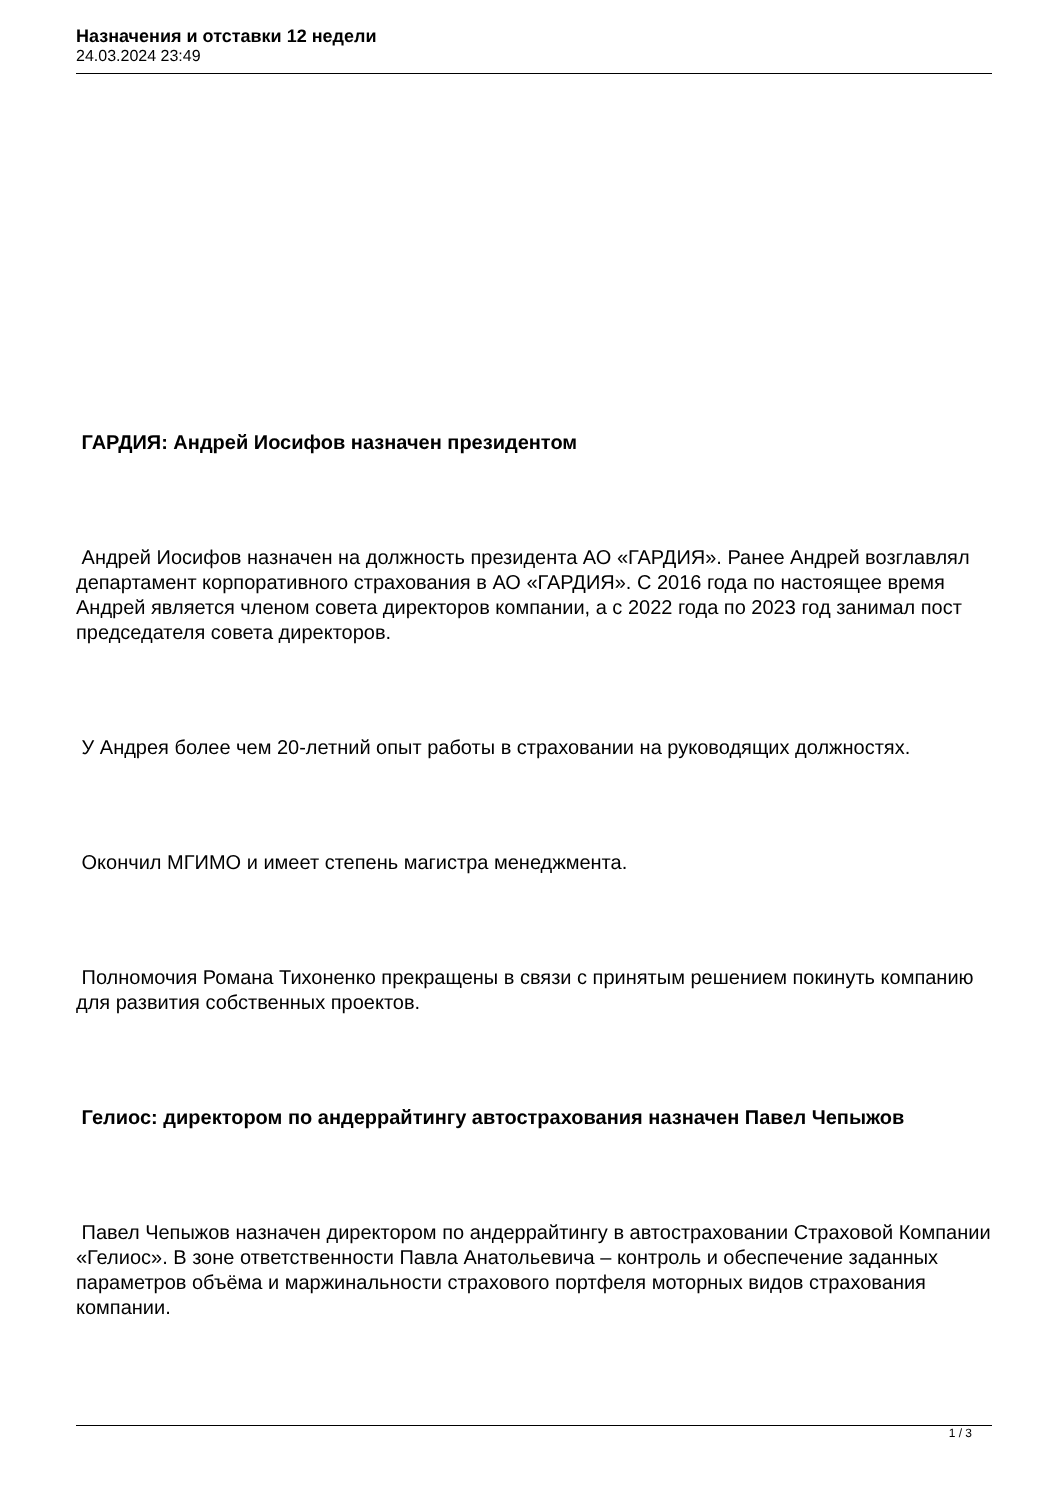Назначения и отставки 12 недели
24.03.2024 23:49
ГАРДИЯ: Андрей Иосифов назначен президентом
Андрей Иосифов назначен на должность президента АО «ГАРДИЯ». Ранее Андрей возглавлял департамент корпоративного страхования в АО «ГАРДИЯ». С 2016 года по настоящее время Андрей является членом совета директоров компании, а с 2022 года по 2023 год занимал пост председателя совета директоров.
У Андрея более чем 20-летний опыт работы в страховании на руководящих должностях.
Окончил МГИМО и имеет степень магистра менеджмента.
Полномочия Романа Тихоненко прекращены в связи с принятым решением покинуть компанию для развития собственных проектов.
Гелиос: директором по андеррайтингу автострахования назначен Павел Чепыжов
Павел Чепыжов назначен директором по андеррайтингу в автостраховании Страховой Компании «Гелиос». В зоне ответственности Павла Анатольевича – контроль и обеспечение заданных параметров объёма и маржинальности страхового портфеля моторных видов страхования компании.
1 / 3